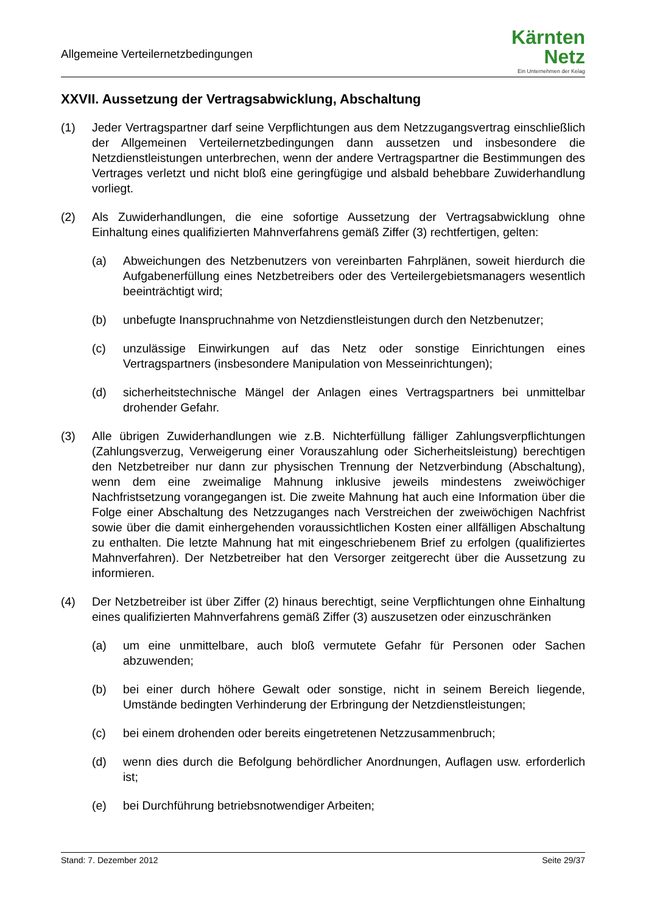Allgemeine Verteilernetzbedingungen
Kärnten
Netz
Ein Unternehmen der Kelag
XXVII. Aussetzung der Vertragsabwicklung, Abschaltung
(1) Jeder Vertragspartner darf seine Verpflichtungen aus dem Netzzugangsvertrag einschließlich der Allgemeinen Verteilernetzbedingungen dann aussetzen und insbesondere die Netzdienstleistungen unterbrechen, wenn der andere Vertragspartner die Bestimmungen des Vertrages verletzt und nicht bloß eine geringfügige und alsbald behebbare Zuwiderhandlung vorliegt.
(2) Als Zuwiderhandlungen, die eine sofortige Aussetzung der Vertragsabwicklung ohne Einhaltung eines qualifizierten Mahnverfahrens gemäß Ziffer (3) rechtfertigen, gelten:
(a) Abweichungen des Netzbenutzers von vereinbarten Fahrplänen, soweit hierdurch die Aufgabenerfüllung eines Netzbetreibers oder des Verteilergebietsmanagers wesentlich beeinträchtigt wird;
(b) unbefugte Inanspruchnahme von Netzdienstleistungen durch den Netzbenutzer;
(c) unzulässige Einwirkungen auf das Netz oder sonstige Einrichtungen eines Vertragspartners (insbesondere Manipulation von Messeinrichtungen);
(d) sicherheitstechnische Mängel der Anlagen eines Vertragspartners bei unmittelbar drohender Gefahr.
(3) Alle übrigen Zuwiderhandlungen wie z.B. Nichterfüllung fälliger Zahlungsverpflichtungen (Zahlungsverzug, Verweigerung einer Vorauszahlung oder Sicherheitsleistung) berechtigen den Netzbetreiber nur dann zur physischen Trennung der Netzverbindung (Abschaltung), wenn dem eine zweimalige Mahnung inklusive jeweils mindestens zweiwöchiger Nachfristsetzung vorangegangen ist. Die zweite Mahnung hat auch eine Information über die Folge einer Abschaltung des Netzzuganges nach Verstreichen der zweiwöchigen Nachfrist sowie über die damit einhergehenden voraussichtlichen Kosten einer allfälligen Abschaltung zu enthalten. Die letzte Mahnung hat mit eingeschriebenem Brief zu erfolgen (qualifiziertes Mahnverfahren). Der Netzbetreiber hat den Versorger zeitgerecht über die Aussetzung zu informieren.
(4) Der Netzbetreiber ist über Ziffer (2) hinaus berechtigt, seine Verpflichtungen ohne Einhaltung eines qualifizierten Mahnverfahrens gemäß Ziffer (3) auszusetzen oder einzuschränken
(a) um eine unmittelbare, auch bloß vermutete Gefahr für Personen oder Sachen abzuwenden;
(b) bei einer durch höhere Gewalt oder sonstige, nicht in seinem Bereich liegende, Umstände bedingten Verhinderung der Erbringung der Netzdienstleistungen;
(c) bei einem drohenden oder bereits eingetretenen Netzzusammenbruch;
(d) wenn dies durch die Befolgung behördlicher Anordnungen, Auflagen usw. erforderlich ist;
(e) bei Durchführung betriebsnotwendiger Arbeiten;
Stand: 7. Dezember 2012 Seite 29/37